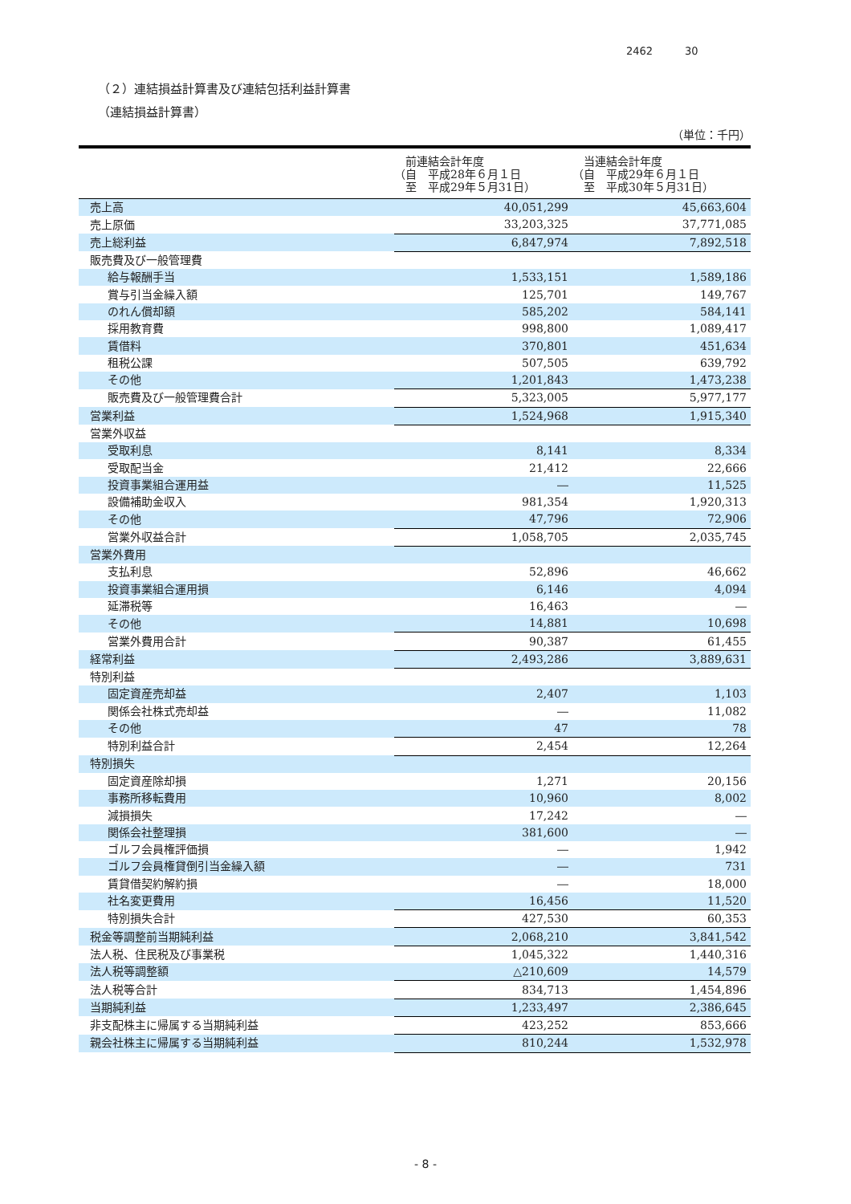2462 30
（２）連結損益計算書及び連結包括利益計算書
（連結損益計算書）
（単位：千円）
| | 前連結会計年度 （自 平成28年６月１日 至 平成29年５月31日） | 当連結会計年度 （自 平成29年６月１日 至 平成30年５月31日） |
| --- | --- | --- |
| 売上高 | 40,051,299 | 45,663,604 |
| 売上原価 | 33,203,325 | 37,771,085 |
| 売上総利益 | 6,847,974 | 7,892,518 |
| 販売費及び一般管理費 | | |
| 給与報酬手当 | 1,533,151 | 1,589,186 |
| 賞与引当金繰入額 | 125,701 | 149,767 |
| のれん償却額 | 585,202 | 584,141 |
| 採用教育費 | 998,800 | 1,089,417 |
| 賃借料 | 370,801 | 451,634 |
| 租税公課 | 507,505 | 639,792 |
| その他 | 1,201,843 | 1,473,238 |
| 販売費及び一般管理費合計 | 5,323,005 | 5,977,177 |
| 営業利益 | 1,524,968 | 1,915,340 |
| 営業外収益 | | |
| 受取利息 | 8,141 | 8,334 |
| 受取配当金 | 21,412 | 22,666 |
| 投資事業組合運用益 | ― | 11,525 |
| 設備補助金収入 | 981,354 | 1,920,313 |
| その他 | 47,796 | 72,906 |
| 営業外収益合計 | 1,058,705 | 2,035,745 |
| 営業外費用 | | |
| 支払利息 | 52,896 | 46,662 |
| 投資事業組合運用損 | 6,146 | 4,094 |
| 延滞税等 | 16,463 | ― |
| その他 | 14,881 | 10,698 |
| 営業外費用合計 | 90,387 | 61,455 |
| 経常利益 | 2,493,286 | 3,889,631 |
| 特別利益 | | |
| 固定資産売却益 | 2,407 | 1,103 |
| 関係会社株式売却益 | ― | 11,082 |
| その他 | 47 | 78 |
| 特別利益合計 | 2,454 | 12,264 |
| 特別損失 | | |
| 固定資産除却損 | 1,271 | 20,156 |
| 事務所移転費用 | 10,960 | 8,002 |
| 減損損失 | 17,242 | ― |
| 関係会社整理損 | 381,600 | ― |
| ゴルフ会員権評価損 | ― | 1,942 |
| ゴルフ会員権貸倒引当金繰入額 | ― | 731 |
| 賃貸借契約解約損 | ― | 18,000 |
| 社名変更費用 | 16,456 | 11,520 |
| 特別損失合計 | 427,530 | 60,353 |
| 税金等調整前当期純利益 | 2,068,210 | 3,841,542 |
| 法人税、住民税及び事業税 | 1,045,322 | 1,440,316 |
| 法人税等調整額 | △210,609 | 14,579 |
| 法人税等合計 | 834,713 | 1,454,896 |
| 当期純利益 | 1,233,497 | 2,386,645 |
| 非支配株主に帰属する当期純利益 | 423,252 | 853,666 |
| 親会社株主に帰属する当期純利益 | 810,244 | 1,532,978 |
- 8 -